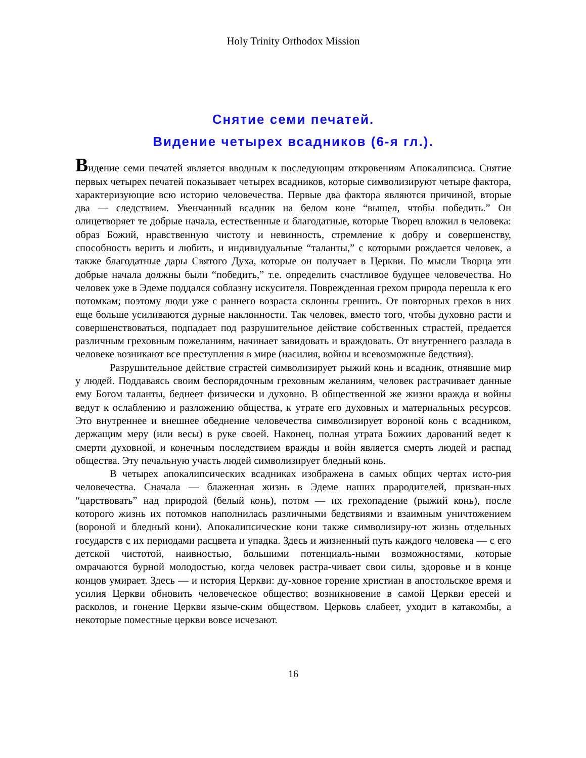Holy Trinity Orthodox Mission
Снятие семи печатей.
Видение четырех всадников (6-я гл.).
Видение семи печатей является вводным к последующим откровениям Апокалипсиса. Снятие первых четырех печатей показывает четырех всадников, которые символизируют четыре фактора, характеризующие всю историю человечества. Первые два фактора являются причиной, вторые два — следствием. Увенчанный всадник на белом коне “вышел, чтобы победить.” Он олицетворяет те добрые начала, естественные и благодатные, которые Творец вложил в человека: образ Божий, нравственную чистоту и невинность, стремление к добру и совершенству, способность верить и любить, и индивидуальные “таланты,” с которыми рождается человек, а также благодатные дары Святого Духа, которые он получает в Церкви. По мысли Творца эти добрые начала должны были “победить,” т.е. определить счастливое будущее человечества. Но человек уже в Эдеме поддался соблазну искусителя. Поврежденная грехом природа перешла к его потомкам; поэтому люди уже с раннего возраста склонны грешить. От повторных грехов в них еще больше усиливаются дурные наклонности. Так человек, вместо того, чтобы духовно расти и совершенствоваться, подпадает под разрушительное действие собственных страстей, предается различным греховным пожеланиям, начинает завидовать и враждовать. От внутреннего разлада в человеке возникают все преступления в мире (насилия, войны и всевозможные бедствия).
Разрушительное действие страстей символизирует рыжий конь и всадник, отнявшие мир у людей. Поддаваясь своим беспорядочным греховным желаниям, человек растрачивает данные ему Богом таланты, беднеет физически и духовно. В общественной же жизни вражда и войны ведут к ослаблению и разложению общества, к утрате его духовных и материальных ресурсов. Это внутреннее и внешнее обеднение человечества символизирует вороной конь с всадником, держащим меру (или весы) в руке своей. Наконец, полная утрата Божиих дарований ведет к смерти духовной, и конечным последствием вражды и войн является смерть людей и распад общества. Эту печальную участь людей символизирует бледный конь.
В четырех апокалипсических всадниках изображена в самых общих чертах исто-рия человечества. Сначала — блаженная жизнь в Эдеме наших прародителей, призван-ных “царствовать” над природой (белый конь), потом — их грехопадение (рыжий конь), после которого жизнь их потомков наполнилась различными бедствиями и взаимным уничтожением (вороной и бледный кони). Апокалипсические кони также символизиру-ют жизнь отдельных государств с их периодами расцвета и упадка. Здесь и жизненный путь каждого человека — с его детской чистотой, наивностью, большими потенциаль-ными возможностями, которые омрачаются бурной молодостью, когда человек растра-чивает свои силы, здоровье и в конце концов умирает. Здесь — и история Церкви: ду-ховное горение христиан в апостольское время и усилия Церкви обновить человеческое общество; возникновение в самой Церкви ересей и расколов, и гонение Церкви языче-ским обществом. Церковь слабеет, уходит в катакомбы, а некоторые поместные церкви вовсе исчезают.
16